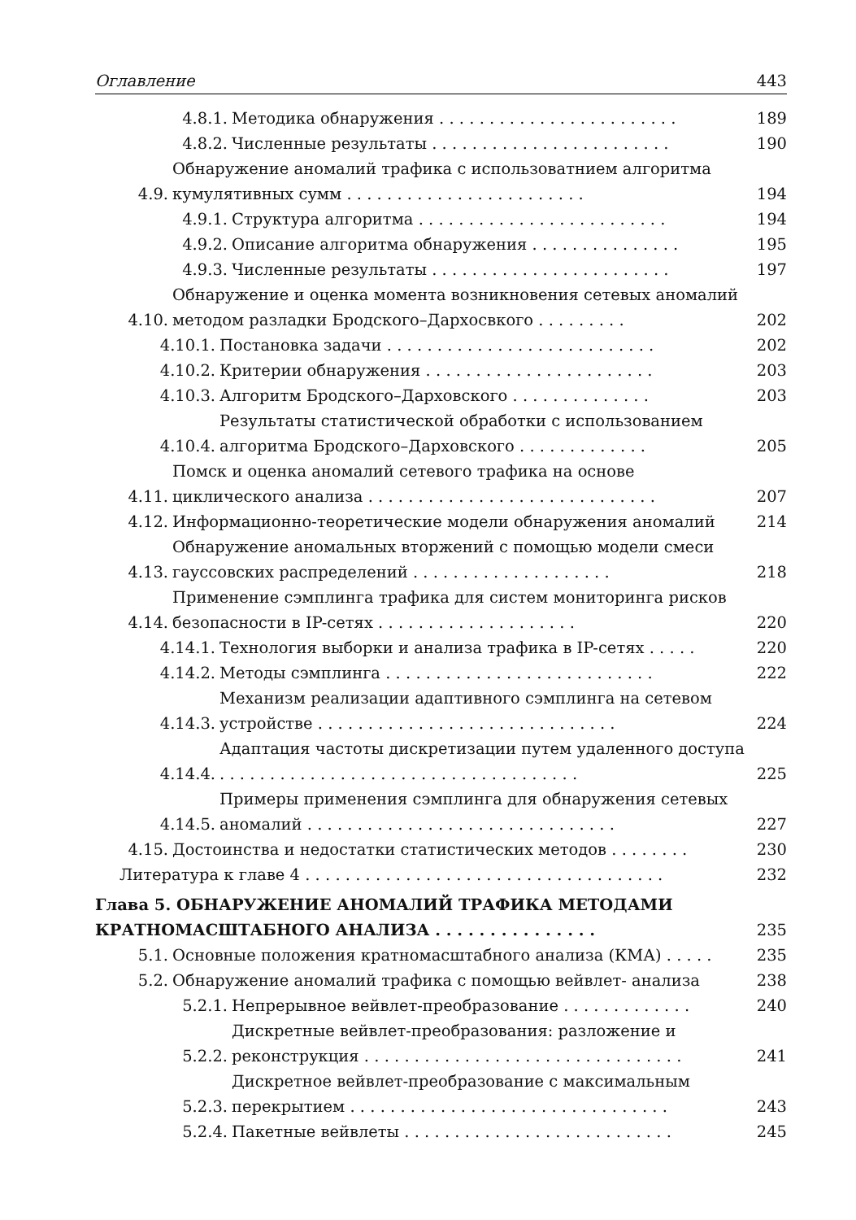Оглавление 443
4.8.1. Методика обнаружения . . . . . . . . . . . . . . . . . . . . . . . . 189
4.8.2. Численные результаты . . . . . . . . . . . . . . . . . . . . . . . . 190
4.9. Обнаружение аномалий трафика с использоватнием алгоритма кумулятивных сумм . . . . . . . . . . . . . . . . . . . . . . . . 194
4.9.1. Структура алгоритма . . . . . . . . . . . . . . . . . . . . . . . . . 194
4.9.2. Описание алгоритма обнаружения . . . . . . . . . . . . . . . 195
4.9.3. Численные результаты . . . . . . . . . . . . . . . . . . . . . . . . 197
4.10. Обнаружение и оценка момента возникновения сетевых аномалий методом разладки Бродского–Дархосвкого . . . . . . . . . 202
4.10.1. Постановка задачи . . . . . . . . . . . . . . . . . . . . . . . . . . . 202
4.10.2. Критерии обнаружения . . . . . . . . . . . . . . . . . . . . . . . 203
4.10.3. Алгоритм Бродского–Дарховского . . . . . . . . . . . . . . 203
4.10.4. Результаты статистической обработки с использованием алгоритма Бродского–Дарховского . . . . . . . . . . . . . 205
4.11. Помск и оценка аномалий сетевого трафика на основе циклического анализа . . . . . . . . . . . . . . . . . . . . . . . . . . . . . 207
4.12. Информационно-теоретические модели обнаружения аномалий 214
4.13. Обнаружение аномальных вторжений с помощью модели смеси гауссовских распределений . . . . . . . . . . . . . . . . . . . . 218
4.14. Применение сэмплинга трафика для систем мониторинга рисков безопасности в IP-сетях . . . . . . . . . . . . . . . . . . . . 220
4.14.1. Технология выборки и анализа трафика в IP-сетях . . . . . 220
4.14.2. Методы сэмплинга . . . . . . . . . . . . . . . . . . . . . . . . . . . 222
4.14.3. Механизм реализации адаптивного сэмплинга на сетевом устройстве . . . . . . . . . . . . . . . . . . . . . . . . . . . . . . 224
4.14.4. Адаптация частоты дискретизации путем удаленного доступа . . . . . . . . . . . . . . . . . . . . . . . . . . . . . . . . . . . . 225
4.14.5. Примеры применения сэмплинга для обнаружения сетевых аномалий . . . . . . . . . . . . . . . . . . . . . . . . . . . . . . . 227
4.15. Достоинства и недостатки статистических методов . . . . . . . . 230
Литература к главе 4 . . . . . . . . . . . . . . . . . . . . . . . . . . . . . . . . . . . . 232
Глава 5. ОБНАРУЖЕНИЕ АНОМАЛИЙ ТРАФИКА МЕТОДАМИ КРАТНОМАСШТАБНОГО АНАЛИЗА . . . . . . . . . . . . . . . 235
5.1. Основные положения кратномасштабного анализа (КМА) . . . . . 235
5.2. Обнаружение аномалий трафика с помощью вейвлет- анализа 238
5.2.1. Непрерывное вейвлет-преобразование . . . . . . . . . . . . . 240
5.2.2. Дискретные вейвлет-преобразования: разложение и реконструкция . . . . . . . . . . . . . . . . . . . . . . . . . . . . . . . . 241
5.2.3. Дискретное вейвлет-преобразование с максимальным перекрытием . . . . . . . . . . . . . . . . . . . . . . . . . . . . . . . . 243
5.2.4. Пакетные вейвлеты . . . . . . . . . . . . . . . . . . . . . . . . . . . 245